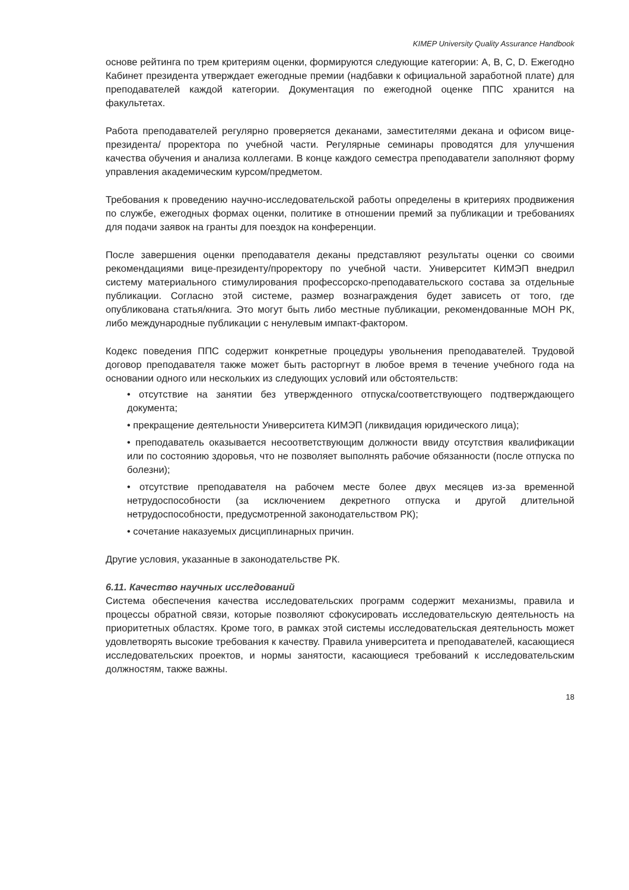KIMEP University Quality Assurance Handbook
основе рейтинга по трем критериям оценки, формируются следующие категории: A, B, C, D. Ежегодно Кабинет президента утверждает ежегодные премии (надбавки к официальной заработной плате) для преподавателей каждой категории. Документация по ежегодной оценке ППС хранится на факультетах.
Работа преподавателей регулярно проверяется деканами, заместителями декана и офисом вице-президента/ проректора по учебной части. Регулярные семинары проводятся для улучшения качества обучения и анализа коллегами. В конце каждого семестра преподаватели заполняют форму управления академическим курсом/предметом.
Требования к проведению научно-исследовательской работы определены в критериях продвижения по службе, ежегодных формах оценки, политике в отношении премий за публикации и требованиях для подачи заявок на гранты для поездок на конференции.
После завершения оценки преподавателя деканы представляют результаты оценки со своими рекомендациями вице-президенту/проректору по учебной части. Университет КИМЭП внедрил систему материального стимулирования профессорско-преподавательского состава за отдельные публикации. Согласно этой системе, размер вознаграждения будет зависеть от того, где опубликована статья/книга. Это могут быть либо местные публикации, рекомендованные МОН РК, либо международные публикации с ненулевым импакт-фактором.
Кодекс поведения ППС содержит конкретные процедуры увольнения преподавателей. Трудовой договор преподавателя также может быть расторгнут в любое время в течение учебного года на основании одного или нескольких из следующих условий или обстоятельств:
• отсутствие на занятии без утвержденного отпуска/соответствующего подтверждающего документа;
• прекращение деятельности Университета КИМЭП (ликвидация юридического лица);
• преподаватель оказывается несоответствующим должности ввиду отсутствия квалификации или по состоянию здоровья, что не позволяет выполнять рабочие обязанности (после отпуска по болезни);
• отсутствие преподавателя на рабочем месте более двух месяцев из-за временной нетрудоспособности (за исключением декретного отпуска и другой длительной нетрудоспособности, предусмотренной законодательством РК);
• сочетание наказуемых дисциплинарных причин.
Другие условия, указанные в законодательстве РК.
6.11. Качество научных исследований
Система обеспечения качества исследовательских программ содержит механизмы, правила и процессы обратной связи, которые позволяют сфокусировать исследовательскую деятельность на приоритетных областях. Кроме того, в рамках этой системы исследовательская деятельность может удовлетворять высокие требования к качеству. Правила университета и преподавателей, касающиеся исследовательских проектов, и нормы занятости, касающиеся требований к исследовательским должностям, также важны.
18